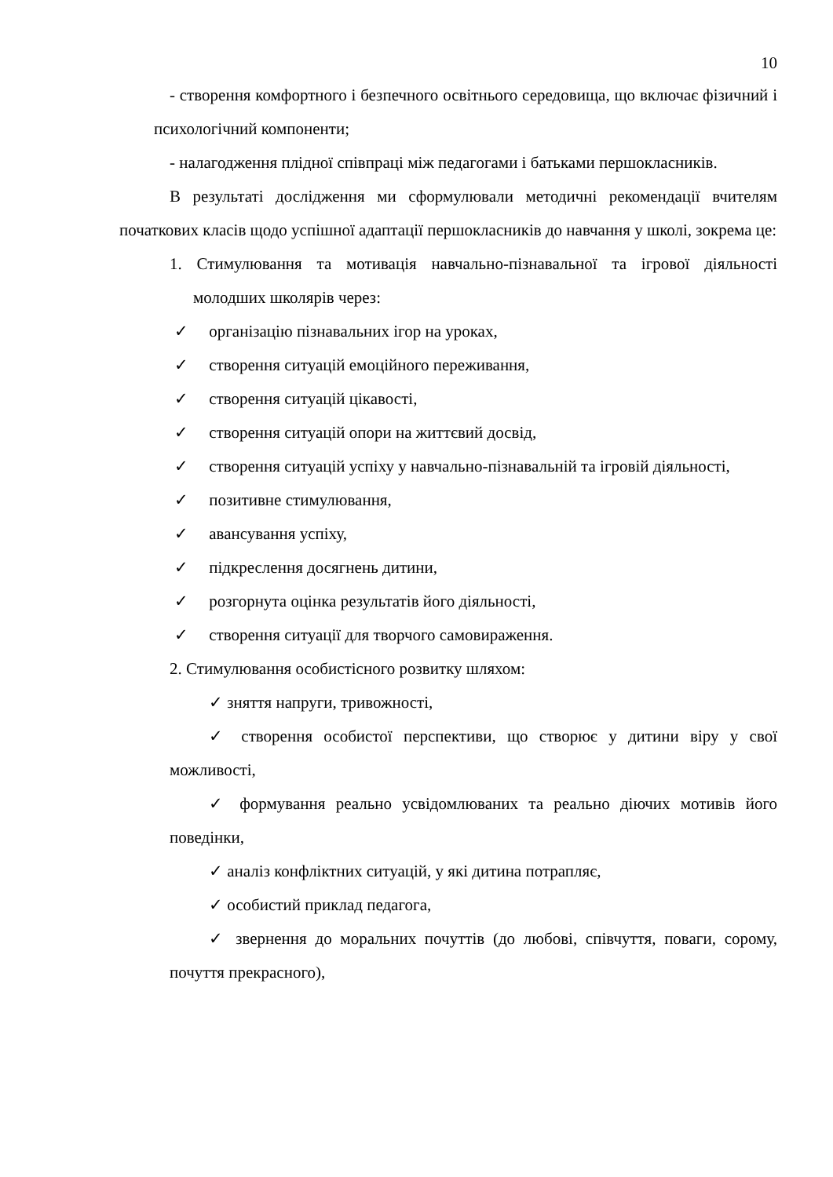10
- створення комфортного і безпечного освітнього середовища, що включає фізичний і психологічний компоненти;
- налагодження плідної співпраці між педагогами і батьками першокласників.
В результаті дослідження ми сформулювали методичні рекомендації вчителям початкових класів щодо успішної адаптації першокласників до навчання у школі, зокрема це:
1. Стимулювання та мотивація навчально-пізнавальної та ігрової діяльності молодших школярів через:
✓ організацію пізнавальних ігор на уроках,
✓ створення ситуацій емоційного переживання,
✓ створення ситуацій цікавості,
✓ створення ситуацій опори на життєвий досвід,
✓ створення ситуацій успіху у навчально-пізнавальній та ігровій діяльності,
✓ позитивне стимулювання,
✓ авансування успіху,
✓ підкреслення досягнень дитини,
✓ розгорнута оцінка результатів його діяльності,
✓ створення ситуації для творчого самовираження.
2. Стимулювання особистісного розвитку шляхом:
✓ зняття напруги, тривожності,
✓ створення особистої перспективи, що створює у дитини віру у свої можливості,
✓ формування реально усвідомлюваних та реально діючих мотивів його поведінки,
✓ аналіз конфліктних ситуацій, у які дитина потрапляє,
✓ особистий приклад педагога,
✓ звернення до моральних почуттів (до любові, співчуття, поваги, сорому, почуття прекрасного),